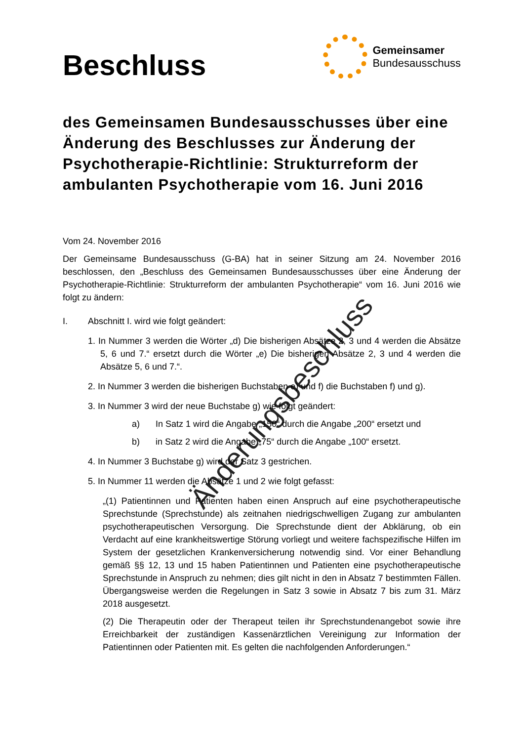Beschluss
Gemeinsamer
Bundesausschuss
des Gemeinsamen Bundesausschusses über eine Änderung des Beschlusses zur Änderung der Psychotherapie-Richtlinie: Strukturreform der ambulanten Psychotherapie vom 16. Juni 2016
Vom 24. November 2016
Der Gemeinsame Bundesausschuss (G-BA) hat in seiner Sitzung am 24. November 2016 beschlossen, den „Beschluss des Gemeinsamen Bundesausschusses über eine Änderung der Psychotherapie-Richtlinie: Strukturreform der ambulanten Psychotherapie“ vom 16. Juni 2016 wie folgt zu ändern:
I. Abschnitt I. wird wie folgt geändert:
1. In Nummer 3 werden die Wörter „d) Die bisherigen Absätze 2, 3 und 4 werden die Absätze 5, 6 und 7.“ ersetzt durch die Wörter „e) Die bisherigen Absätze 2, 3 und 4 werden die Absätze 5, 6 und 7.“.
2. In Nummer 3 werden die bisherigen Buchstaben e) und f) die Buchstaben f) und g).
3. In Nummer 3 wird der neue Buchstabe g) wie folgt geändert:
a) In Satz 1 wird die Angabe „150“ durch die Angabe „200“ ersetzt und
b) in Satz 2 wird die Angabe „75“ durch die Angabe „100“ ersetzt.
4. In Nummer 3 Buchstabe g) wird der Satz 3 gestrichen.
5. In Nummer 11 werden die Absätze 1 und 2 wie folgt gefasst:
„(1) Patientinnen und Patienten haben einen Anspruch auf eine psychotherapeutische Sprechstunde (Sprechstunde) als zeitnahen niedrigschwelligen Zugang zur ambulanten psychotherapeutischen Versorgung. Die Sprechstunde dient der Abklärung, ob ein Verdacht auf eine krankheitswertige Störung vorliegt und weitere fachspezifische Hilfen im System der gesetzlichen Krankenversicherung notwendig sind. Vor einer Behandlung gemäß §§ 12, 13 und 15 haben Patientinnen und Patienten eine psychotherapeutische Sprechstunde in Anspruch zu nehmen; dies gilt nicht in den in Absatz 7 bestimmten Fällen. Übergangsweise werden die Regelungen in Satz 3 sowie in Absatz 7 bis zum 31. März 2018 ausgesetzt.
(2) Die Therapeutin oder der Therapeut teilen ihr Sprechstundenangebot sowie ihre Erreichbarkeit der zuständigen Kassenärztlichen Vereinigung zur Information der Patientinnen oder Patienten mit. Es gelten die nachfolgenden Anforderungen.“
Änderungsbeschluss